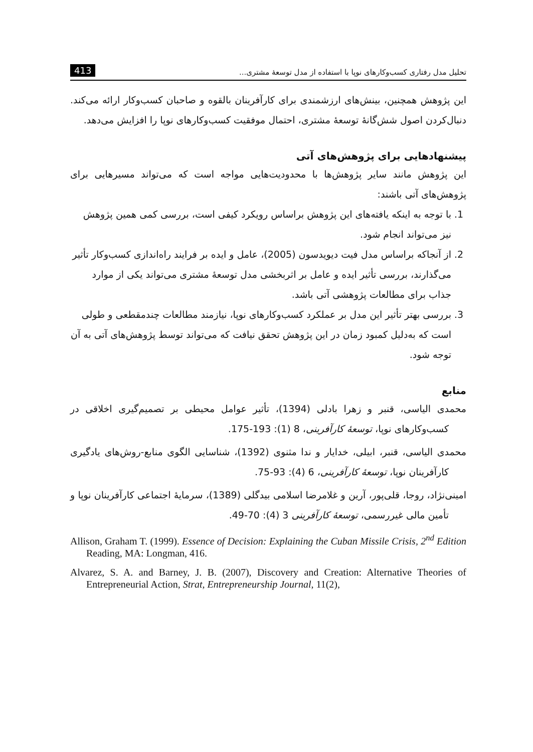تحلیل مدل رفتاری کسب‌وکارهای نوپا با استفاده از مدل توسعهٔ مشتری... 413
این پژوهش همچنین، بینش‌های ارزشمندی برای کارآفرینان بالقوه و صاحبان کسب‌وکار ارائه می‌کند. دنبال‌کردن اصول شش‌گانهٔ توسعهٔ مشتری، احتمال موفقیت کسب‌وکارهای نوپا را افزایش می‌دهد.
پیشنهادهایی برای پژوهش‌های آتی
این پژوهش مانند سایر پژوهش‌ها با محدودیت‌هایی مواجه است که می‌تواند مسیرهایی برای پژوهش‌های آتی باشند:
1. با توجه به اینکه یافته‌های این پژوهش براساس رویکرد کیفی است، بررسی کمی همین پژوهش نیز می‌تواند انجام شود.
2. از آنجاکه براساس مدل فیت دیویدسون (2005)، عامل و ایده بر فرایند راه‌اندازی کسب‌وکار تأثیر می‌گذارند، بررسی تأثیر ایده و عامل بر اثربخشی مدل توسعهٔ مشتری می‌تواند یکی از موارد جذاب برای مطالعات پژوهشی آتی باشد.
3. بررسی بهتر تأثیر این مدل بر عملکرد کسب‌وکارهای نوپا، نیازمند مطالعات چندمقطعی و طولی است که به‌دلیل کمبود زمان در این پژوهش تحقق نیافت که می‌تواند توسط پژوهش‌های آتی به آن توجه شود.
منابع
محمدی الیاسی، قنبر و زهرا بادلی (1394)، تأثیر عوامل محیطی بر تصمیم‌گیری اخلاقی در کسب‌وکارهای نوپا، توسعهٔ کارآفرینی، 8 (1): 193-175.
محمدی الیاسی، قنبر، ابیلی، خدایار و ندا مثنوی (1392)، شناسایی الگوی منابع-روش‌های یادگیری کارآفرینان نوپا، توسعهٔ کارآفرینی، 6 (4): 93-75.
امینی‌نژاد، روجا، قلی‌پور، آرین و غلامرضا اسلامی بیدگلی (1389)، سرمایهٔ اجتماعی کارآفرینان نوپا و تأمین مالی غیررسمی، توسعهٔ کارآفرینی 3 (4): 70-49.
Allison, Graham T. (1999). Essence of Decision: Explaining the Cuban Missile Crisis, 2<sup>nd</sup> Edition Reading, MA: Longman, 416.
Alvarez, S. A. and Barney, J. B. (2007), Discovery and Creation: Alternative Theories of Entrepreneurial Action, Strat, Entrepreneurship Journal, 11(2),